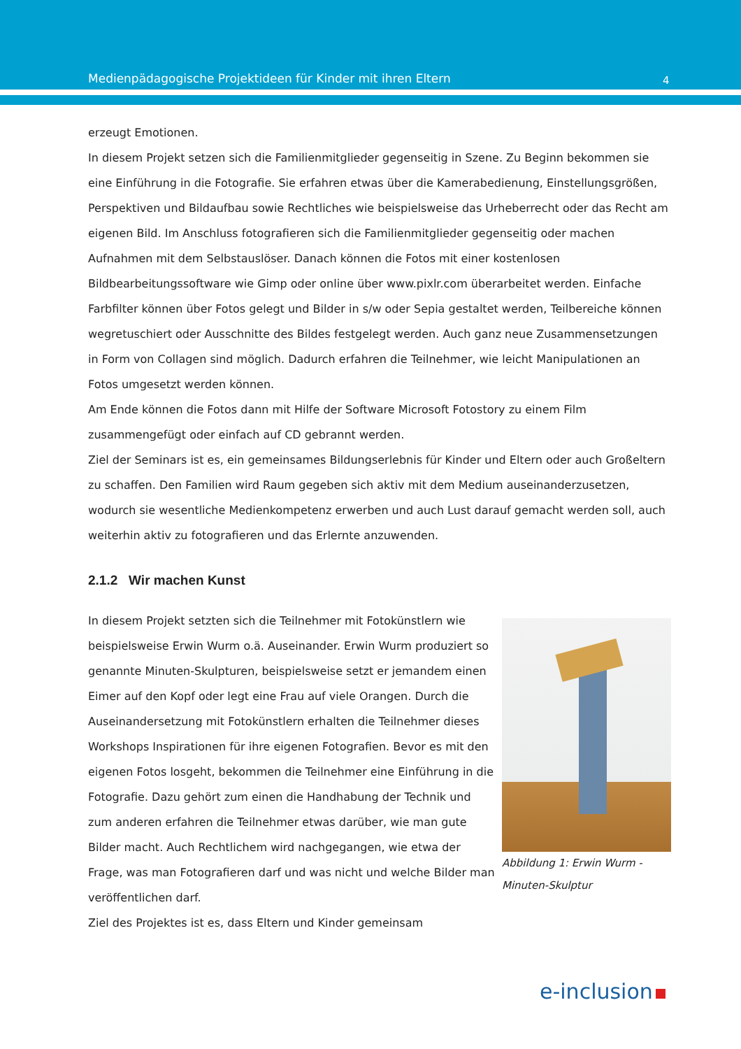Medienpädagogische Projektideen für Kinder mit ihren Eltern 4
erzeugt Emotionen.
In diesem Projekt setzen sich die Familienmitglieder gegenseitig in Szene. Zu Beginn bekommen sie eine Einführung in die Fotografie. Sie erfahren etwas über die Kamerabedienung, Einstellungsgrößen, Perspektiven und Bildaufbau sowie Rechtliches wie beispielsweise das Urheberrecht oder das Recht am eigenen Bild. Im Anschluss fotografieren sich die Familienmitglieder gegenseitig oder machen Aufnahmen mit dem Selbstauslöser. Danach können die Fotos mit einer kostenlosen Bildbearbeitungssoftware wie Gimp oder online über www.pixlr.com überarbeitet werden. Einfache Farbfilter können über Fotos gelegt und Bilder in s/w oder Sepia gestaltet werden, Teilbereiche können wegretuschiert oder Ausschnitte des Bildes festgelegt werden. Auch ganz neue Zusammensetzungen in Form von Collagen sind möglich. Dadurch erfahren die Teilnehmer, wie leicht Manipulationen an Fotos umgesetzt werden können.
Am Ende können die Fotos dann mit Hilfe der Software Microsoft Fotostory zu einem Film zusammengefügt oder einfach auf CD gebrannt werden.
Ziel der Seminars ist es, ein gemeinsames Bildungserlebnis für Kinder und Eltern oder auch Großeltern zu schaffen. Den Familien wird Raum gegeben sich aktiv mit dem Medium auseinanderzusetzen, wodurch sie wesentliche Medienkompetenz erwerben und auch Lust darauf gemacht werden soll, auch weiterhin aktiv zu fotografieren und das Erlernte anzuwenden.
2.1.2 Wir machen Kunst
In diesem Projekt setzten sich die Teilnehmer mit Fotokünstlern wie beispielsweise Erwin Wurm o.ä. Auseinander. Erwin Wurm produziert so genannte Minuten-Skulpturen, beispielsweise setzt er jemandem einen Eimer auf den Kopf oder legt eine Frau auf viele Orangen. Durch die Auseinandersetzung mit Fotokünstlern erhalten die Teilnehmer dieses Workshops Inspirationen für ihre eigenen Fotografien. Bevor es mit den eigenen Fotos losgeht, bekommen die Teilnehmer eine Einführung in die Fotografie. Dazu gehört zum einen die Handhabung der Technik und zum anderen erfahren die Teilnehmer etwas darüber, wie man gute Bilder macht. Auch Rechtlichem wird nachgegangen, wie etwa der Frage, was man Fotografieren darf und was nicht und welche Bilder man veröffentlichen darf.
Abbildung 1: Erwin Wurm - Minuten-Skulptur
Ziel des Projektes ist es, dass Eltern und Kinder gemeinsam
e-inclusion